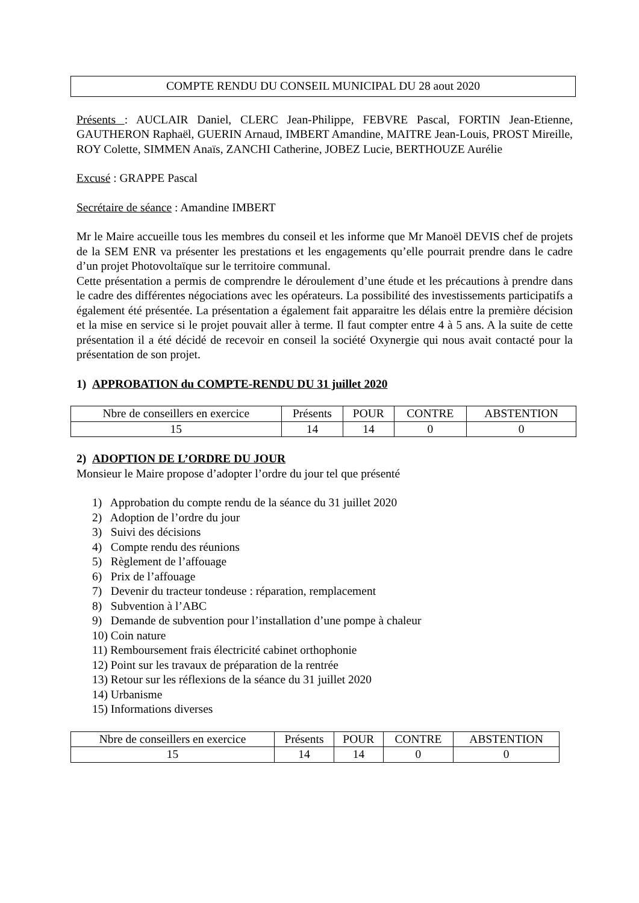COMPTE RENDU DU CONSEIL MUNICIPAL DU 28 aout 2020
Présents : AUCLAIR Daniel, CLERC Jean-Philippe, FEBVRE Pascal, FORTIN Jean-Etienne, GAUTHERON Raphaël, GUERIN Arnaud, IMBERT Amandine, MAITRE Jean-Louis, PROST Mireille, ROY Colette, SIMMEN Anaïs, ZANCHI Catherine, JOBEZ Lucie, BERTHOUZE Aurélie
Excusé : GRAPPE Pascal
Secrétaire de séance : Amandine IMBERT
Mr le Maire accueille tous les membres du conseil et les informe que Mr Manoël DEVIS chef de projets de la SEM ENR va présenter les prestations et les engagements qu’elle pourrait prendre dans le cadre d’un projet Photovoltaïque sur le territoire communal.
Cette présentation a permis de comprendre le déroulement d’une étude et les précautions à prendre dans le cadre des différentes négociations avec les opérateurs. La possibilité des investissements participatifs a également été présentée. La présentation a également fait apparaitre les délais entre la première décision et la mise en service si le projet pouvait aller à terme. Il faut compter entre 4 à 5 ans. A la suite de cette présentation il a été décidé de recevoir en conseil la société Oxynergie qui nous avait contacté pour la présentation de son projet.
1) APPROBATION du COMPTE-RENDU DU 31 juillet 2020
| Nbre de conseillers en exercice | Présents | POUR | CONTRE | ABSTENTION |
| 15 | 14 | 14 | 0 | 0 |
2) ADOPTION DE L’ORDRE DU JOUR
Monsieur le Maire propose d’adopter l’ordre du jour tel que présenté
1) Approbation du compte rendu de la séance du 31 juillet 2020
2) Adoption de l’ordre du jour
3) Suivi des décisions
4) Compte rendu des réunions
5) Règlement de l’affouage
6) Prix de l’affouage
7) Devenir du tracteur tondeuse : réparation, remplacement
8) Subvention à l’ABC
9) Demande de subvention pour l’installation d’une pompe à chaleur
10) Coin nature
11) Remboursement frais électricité cabinet orthophonie
12) Point sur les travaux de préparation de la rentrée
13) Retour sur les réflexions de la séance du 31 juillet 2020
14) Urbanisme
15) Informations diverses
| Nbre de conseillers en exercice | Présents | POUR | CONTRE | ABSTENTION |
| 15 | 14 | 14 | 0 | 0 |